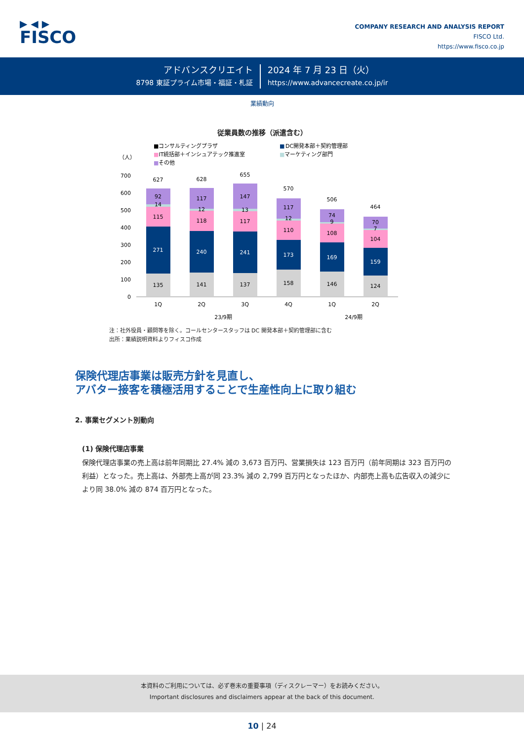▶ ◀ ▶
FISCO
COMPANY RESEARCH AND ANALYSIS REPORT
FISCO Ltd.
https://www.fisco.co.jp
アドバンスクリエイト
8798 東証プライム市場・福証・札証
2024 年 7 月 23 日（火）
https://www.advancecreate.co.jp/ir
業績動向
従業員数の推移（派遣含む）
■コンサルティングプラザ
■
DC開発本部＋契約管理部
■IT統括部＋インシュアテック推進室
■マーケティング部門
■その他
（人）
700
600
500
400
300
200
100
0
135
271
115
14
92
627
1Q
141
240
118
12
117
628
2Q
137
241
117
13
147
655
3Q
158
173
110
12
117
570
4Q
146
169
108
9
74
506
1Q
124
159
104
7
70
464
2Q
23/9期
24/9期
注：社外役員・顧問等を除く。コールセンタースタッフは DC 開発本部＋契約管理部に含む
出所：業績説明資料よりフィスコ作成
保険代理店事業は販売方針を見直し、
アバター接客を積極活用することで生産性向上に取り組む
2. 事業セグメント別動向
(1) 保険代理店事業
保険代理店事業の売上高は前年同期比 27.4% 減の 3,673 百万円、営業損失は 123 百万円（前年同期は 323 百万円の利益）となった。売上高は、外部売上高が同 23.3% 減の 2,799 百万円となったほか、内部売上高も広告収入の減少により同 38.0% 減の 874 百万円となった。
本資料のご利用については、必ず巻末の重要事項（ディスクレーマー）をお読みください。
Important disclosures and disclaimers appear at the back of this document.
10 | 24